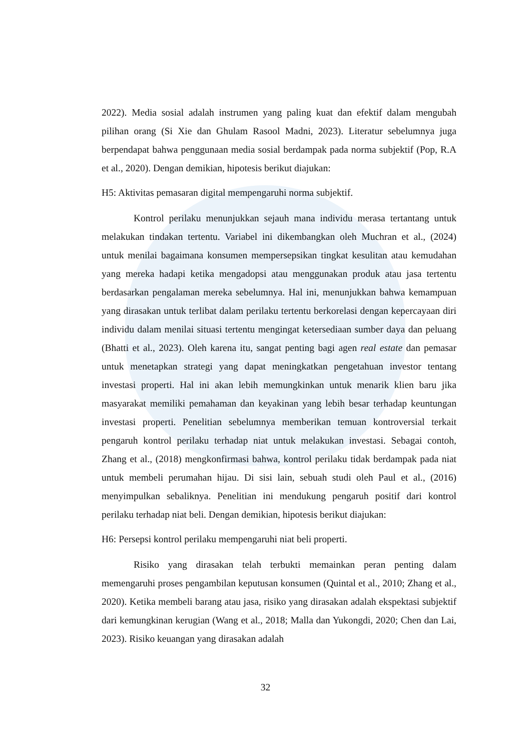2022). Media sosial adalah instrumen yang paling kuat dan efektif dalam mengubah pilihan orang (Si Xie dan Ghulam Rasool Madni, 2023). Literatur sebelumnya juga berpendapat bahwa penggunaan media sosial berdampak pada norma subjektif (Pop, R.A et al., 2020). Dengan demikian, hipotesis berikut diajukan:
H5: Aktivitas pemasaran digital mempengaruhi norma subjektif.
Kontrol perilaku menunjukkan sejauh mana individu merasa tertantang untuk melakukan tindakan tertentu. Variabel ini dikembangkan oleh Muchran et al., (2024) untuk menilai bagaimana konsumen mempersepsikan tingkat kesulitan atau kemudahan yang mereka hadapi ketika mengadopsi atau menggunakan produk atau jasa tertentu berdasarkan pengalaman mereka sebelumnya. Hal ini, menunjukkan bahwa kemampuan yang dirasakan untuk terlibat dalam perilaku tertentu berkorelasi dengan kepercayaan diri individu dalam menilai situasi tertentu mengingat ketersediaan sumber daya dan peluang (Bhatti et al., 2023). Oleh karena itu, sangat penting bagi agen real estate dan pemasar untuk menetapkan strategi yang dapat meningkatkan pengetahuan investor tentang investasi properti. Hal ini akan lebih memungkinkan untuk menarik klien baru jika masyarakat memiliki pemahaman dan keyakinan yang lebih besar terhadap keuntungan investasi properti. Penelitian sebelumnya memberikan temuan kontroversial terkait pengaruh kontrol perilaku terhadap niat untuk melakukan investasi. Sebagai contoh, Zhang et al., (2018) mengkonfirmasi bahwa, kontrol perilaku tidak berdampak pada niat untuk membeli perumahan hijau. Di sisi lain, sebuah studi oleh Paul et al., (2016) menyimpulkan sebaliknya. Penelitian ini mendukung pengaruh positif dari kontrol perilaku terhadap niat beli. Dengan demikian, hipotesis berikut diajukan:
H6: Persepsi kontrol perilaku mempengaruhi niat beli properti.
Risiko yang dirasakan telah terbukti memainkan peran penting dalam memengaruhi proses pengambilan keputusan konsumen (Quintal et al., 2010; Zhang et al., 2020). Ketika membeli barang atau jasa, risiko yang dirasakan adalah ekspektasi subjektif dari kemungkinan kerugian (Wang et al., 2018; Malla dan Yukongdi, 2020; Chen dan Lai, 2023). Risiko keuangan yang dirasakan adalah
32